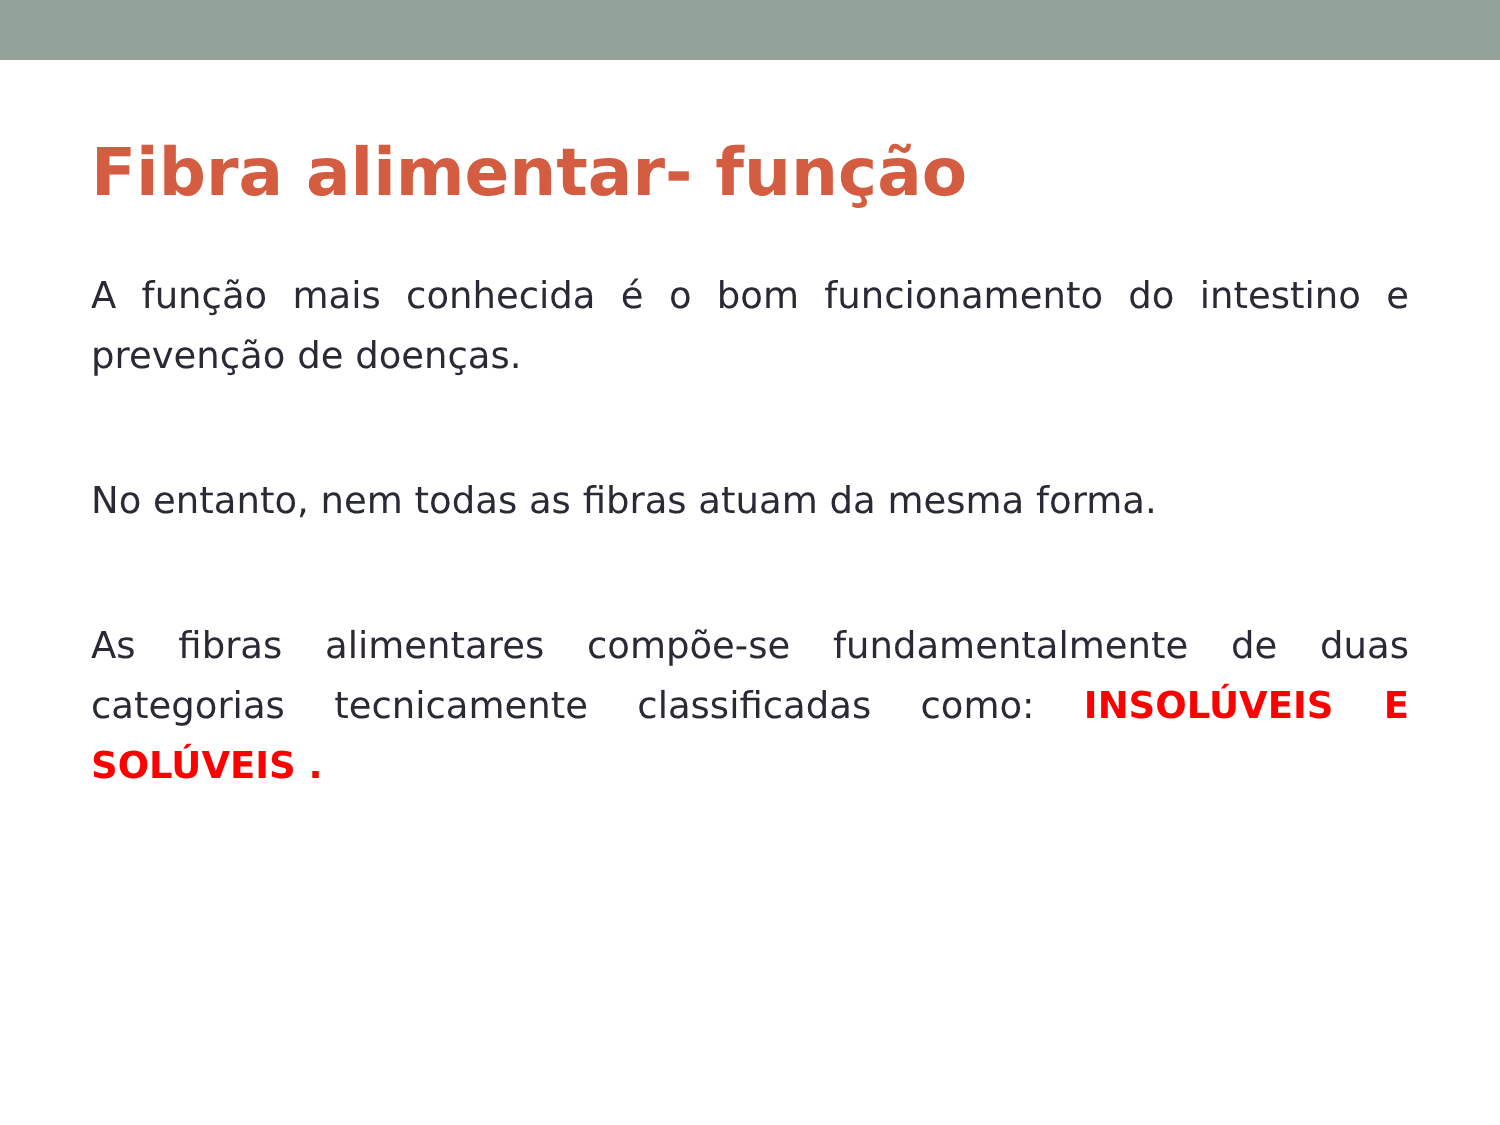Fibra alimentar- função
A função mais conhecida é o bom funcionamento do intestino e prevenção de doenças.
No entanto, nem todas as fibras atuam da mesma forma.
As fibras alimentares compõe-se fundamentalmente de duas categorias tecnicamente classificadas como: INSOLÚVEIS E SOLÚVEIS .